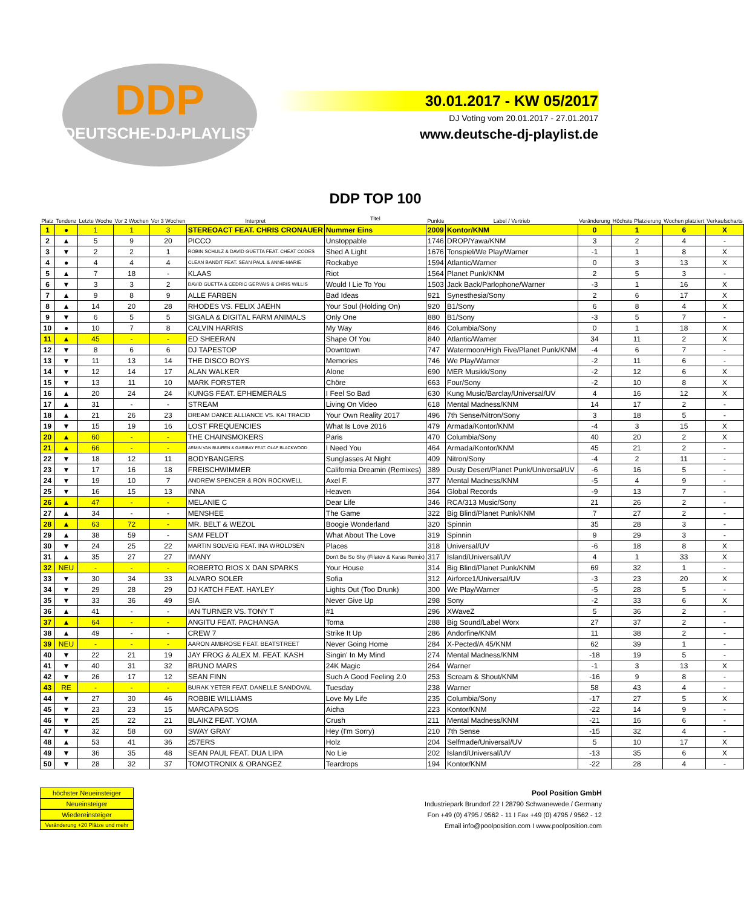DDP
DEUTSCHE-DJ-PLAYLIST
30.01.2017 - KW 05/2017
DJ Voting vom 20.01.2017 - 27.01.2017
www.deutsche-dj-playlist.de
| Platz | Tendenz | Letzte Woche | Vor 2 Wochen | Vor 3 Wochen | Interpret | DDP TOP 100 Titel | Punkte | Label / Vertrieb | Veränderung | Höchste Platzierung | Wochen platziert | Verkaufscharts |
| --- | --- | --- | --- | --- | --- | --- | --- | --- | --- | --- | --- | --- |
| 1 | ● | 1 | 1 | 3 | STEREOACT FEAT. CHRIS CRONAUER | Nummer Eins | 2009 | Kontor/KNM | 0 | 1 | 6 | X |
| 2 | ▲ | 5 | 9 | 20 | PICCO | Unstoppable | 1746 | DROP/Yawa/KNM | 3 | 2 | 4 | - |
| 3 | ▼ | 2 | 2 | 1 | ROBIN SCHULZ & DAVID GUETTA FEAT. CHEAT CODES | Shed A Light | 1676 | Tonspiel/We Play/Warner | -1 | 1 | 8 | X |
| 4 | ● | 4 | 4 | 4 | CLEAN BANDIT FEAT. SEAN PAUL & ANNE-MARIE | Rockabye | 1594 | Atlantic/Warner | 0 | 3 | 13 | X |
| 5 | ▲ | 7 | 18 | - | KLAAS | Riot | 1564 | Planet Punk/KNM | 2 | 5 | 3 | - |
| 6 | ▼ | 3 | 3 | 2 | DAVID GUETTA & CEDRIC GERVAIS & CHRIS WILLIS | Would I Lie To You | 1503 | Jack Back/Parlophone/Warner | -3 | 1 | 16 | X |
| 7 | ▲ | 9 | 8 | 9 | ALLE FARBEN | Bad Ideas | 921 | Synesthesia/Sony | 2 | 6 | 17 | X |
| 8 | ▲ | 14 | 20 | 28 | RHODES VS. FELIX JAEHN | Your Soul (Holding On) | 920 | B1/Sony | 6 | 8 | 4 | X |
| 9 | ▼ | 6 | 5 | 5 | SIGALA & DIGITAL FARM ANIMALS | Only One | 880 | B1/Sony | -3 | 5 | 7 | - |
| 10 | ● | 10 | 7 | 8 | CALVIN HARRIS | My Way | 846 | Columbia/Sony | 0 | 1 | 18 | X |
| 11 | ▲ | 45 | - | - | ED SHEERAN | Shape Of You | 840 | Atlantic/Warner | 34 | 11 | 2 | X |
| 12 | ▼ | 8 | 6 | 6 | DJ TAPESTOP | Downtown | 747 | Watermoon/High Five/Planet Punk/KNM | -4 | 6 | 7 | - |
| 13 | ▼ | 11 | 13 | 14 | THE DISCO BOYS | Memories | 746 | We Play/Warner | -2 | 11 | 6 | - |
| 14 | ▼ | 12 | 14 | 17 | ALAN WALKER | Alone | 690 | MER Musikk/Sony | -2 | 12 | 6 | X |
| 15 | ▼ | 13 | 11 | 10 | MARK FORSTER | Chöre | 663 | Four/Sony | -2 | 10 | 8 | X |
| 16 | ▲ | 20 | 24 | 24 | KUNGS FEAT. EPHEMERALS | I Feel So Bad | 630 | Kung Music/Barclay/Universal/UV | 4 | 16 | 12 | X |
| 17 | ▲ | 31 | - | - | STREAM | Living On Video | 618 | Mental Madness/KNM | 14 | 17 | 2 | - |
| 18 | ▲ | 21 | 26 | 23 | DREAM DANCE ALLIANCE VS. KAI TRACID | Your Own Reality 2017 | 496 | 7th Sense/Nitron/Sony | 3 | 18 | 5 | - |
| 19 | ▼ | 15 | 19 | 16 | LOST FREQUENCIES | What Is Love 2016 | 479 | Armada/Kontor/KNM | -4 | 3 | 15 | X |
| 20 | ▲ | 60 | - | - | THE CHAINSMOKERS | Paris | 470 | Columbia/Sony | 40 | 20 | 2 | X |
| 21 | ▲ | 66 | - | - | ARMIN VAN BUUREN & GARIBAY FEAT. OLAF BLACKWOOD | I Need You | 464 | Armada/Kontor/KNM | 45 | 21 | 2 | - |
| 22 | ▼ | 18 | 12 | 11 | BODYBANGERS | Sunglasses At Night | 409 | Nitron/Sony | -4 | 2 | 11 | - |
| 23 | ▼ | 17 | 16 | 18 | FREISCHWIMMER | California Dreamin (Remixes) | 389 | Dusty Desert/Planet Punk/Universal/UV | -6 | 16 | 5 | - |
| 24 | ▼ | 19 | 10 | 7 | ANDREW SPENCER & RON ROCKWELL | Axel F. | 377 | Mental Madness/KNM | -5 | 4 | 9 | - |
| 25 | ▼ | 16 | 15 | 13 | INNA | Heaven | 364 | Global Records | -9 | 13 | 7 | - |
| 26 | ▲ | 47 | - | - | MELANIE C | Dear Life | 346 | RCA/313 Music/Sony | 21 | 26 | 2 | - |
| 27 | ▲ | 34 | - | - | MENSHEE | The Game | 322 | Big Blind/Planet Punk/KNM | 7 | 27 | 2 | - |
| 28 | ▲ | 63 | 72 | - | MR. BELT & WEZOL | Boogie Wonderland | 320 | Spinnin | 35 | 28 | 3 | - |
| 29 | ▲ | 38 | 59 | - | SAM FELDT | What About The Love | 319 | Spinnin | 9 | 29 | 3 | - |
| 30 | ▼ | 24 | 25 | 22 | MARTIN SOLVEIG FEAT. INA WROLDSEN | Places | 318 | Universal/UV | -6 | 18 | 8 | X |
| 31 | ▲ | 35 | 27 | 27 | IMANY | Don't Be So Shy (Filatov & Karas Remix) | 317 | Island/Universal/UV | 4 | 1 | 33 | X |
| 32 | NEU | - | - | - | ROBERTO RIOS X DAN SPARKS | Your House | 314 | Big Blind/Planet Punk/KNM | 69 | 32 | 1 | - |
| 33 | ▼ | 30 | 34 | 33 | ALVARO SOLER | Sofia | 312 | Airforce1/Universal/UV | -3 | 23 | 20 | X |
| 34 | ▼ | 29 | 28 | 29 | DJ KATCH FEAT. HAYLEY | Lights Out (Too Drunk) | 300 | We Play/Warner | -5 | 28 | 5 | - |
| 35 | ▼ | 33 | 36 | 49 | SIA | Never Give Up | 298 | Sony | -2 | 33 | 6 | X |
| 36 | ▲ | 41 | - | - | IAN TURNER VS. TONY T | #1 | 296 | XWaveZ | 5 | 36 | 2 | - |
| 37 | ▲ | 64 | - | - | ANGITU FEAT. PACHANGA | Toma | 288 | Big Sound/Label Worx | 27 | 37 | 2 | - |
| 38 | ▲ | 49 | - | - | CREW 7 | Strike It Up | 286 | Andorfine/KNM | 11 | 38 | 2 | - |
| 39 | NEU | - | - | - | AARON AMBROSE FEAT. BEATSTREET | Never Going Home | 284 | X-Pected/A 45/KNM | 62 | 39 | 1 | - |
| 40 | ▼ | 22 | 21 | 19 | JAY FROG & ALEX M. FEAT. KASH | Singin' In My Mind | 274 | Mental Madness/KNM | -18 | 19 | 5 | - |
| 41 | ▼ | 40 | 31 | 32 | BRUNO MARS | 24K Magic | 264 | Warner | -1 | 3 | 13 | X |
| 42 | ▼ | 26 | 17 | 12 | SEAN FINN | Such A Good Feeling 2.0 | 253 | Scream & Shout/KNM | -16 | 9 | 8 | - |
| 43 | RE | - | - | - | BURAK YETER FEAT. DANELLE SANDOVAL | Tuesday | 238 | Warner | 58 | 43 | 4 | - |
| 44 | ▼ | 27 | 30 | 46 | ROBBIE WILLIAMS | Love My Life | 235 | Columbia/Sony | -17 | 27 | 5 | X |
| 45 | ▼ | 23 | 23 | 15 | MARCAPASOS | Aicha | 223 | Kontor/KNM | -22 | 14 | 9 | - |
| 46 | ▼ | 25 | 22 | 21 | BLAIKZ FEAT. YOMA | Crush | 211 | Mental Madness/KNM | -21 | 16 | 6 | - |
| 47 | ▼ | 32 | 58 | 60 | SWAY GRAY | Hey (I'm Sorry) | 210 | 7th Sense | -15 | 32 | 4 | - |
| 48 | ▲ | 53 | 41 | 36 | 257ERS | Holz | 204 | Selfmade/Universal/UV | 5 | 10 | 17 | X |
| 49 | ▼ | 36 | 35 | 48 | SEAN PAUL FEAT. DUA LIPA | No Lie | 202 | Island/Universal/UV | -13 | 35 | 6 | X |
| 50 | ▼ | 28 | 32 | 37 | TOMOTRONIX & ORANGEZ | Teardrops | 194 | Kontor/KNM | -22 | 28 | 4 | - |
höchster Neueinsteiger
Neueinsteiger
Wiedereinsteiger
Veränderung +20 Plätze und mehr
Pool Position GmbH
Industriepark Brundorf 22 I 28790 Schwanewede / Germany
Fon +49 (0) 4795 / 9562 - 11 I Fax +49 (0) 4795 / 9562 - 12
Email info@poolposition.com I www.poolposition.com